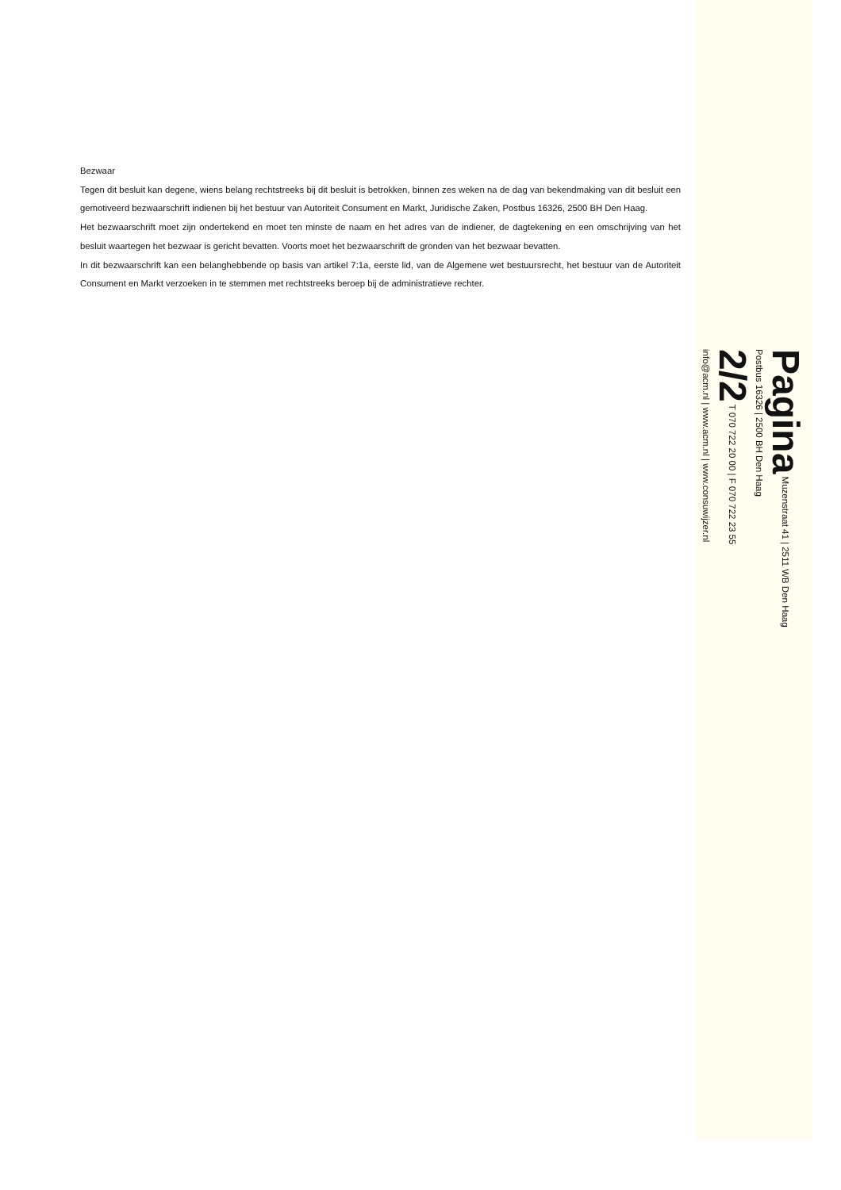Bezwaar
Tegen dit besluit kan degene, wiens belang rechtstreeks bij dit besluit is betrokken, binnen zes weken na de dag van bekendmaking van dit besluit een gemotiveerd bezwaarschrift indienen bij het bestuur van Autoriteit Consument en Markt, Juridische Zaken, Postbus 16326, 2500 BH Den Haag.
Het bezwaarschrift moet zijn ondertekend en moet ten minste de naam en het adres van de indiener, de dagtekening en een omschrijving van het besluit waartegen het bezwaar is gericht bevatten. Voorts moet het bezwaarschrift de gronden van het bezwaar bevatten.
In dit bezwaarschrift kan een belanghebbende op basis van artikel 7:1a, eerste lid, van de Algemene wet bestuursrecht, het bestuur van de Autoriteit Consument en Markt verzoeken in te stemmen met rechtstreeks beroep bij de administratieve rechter.
Pagina Muzenstraat 41 | 2511 WB Den Haag
Postbus 16326 | 2500 BH Den Haag
2/2 T 070 722 20 00 | F 070 722 23 55
info@acm.nl | www.acm.nl | www.consuwijzer.nl